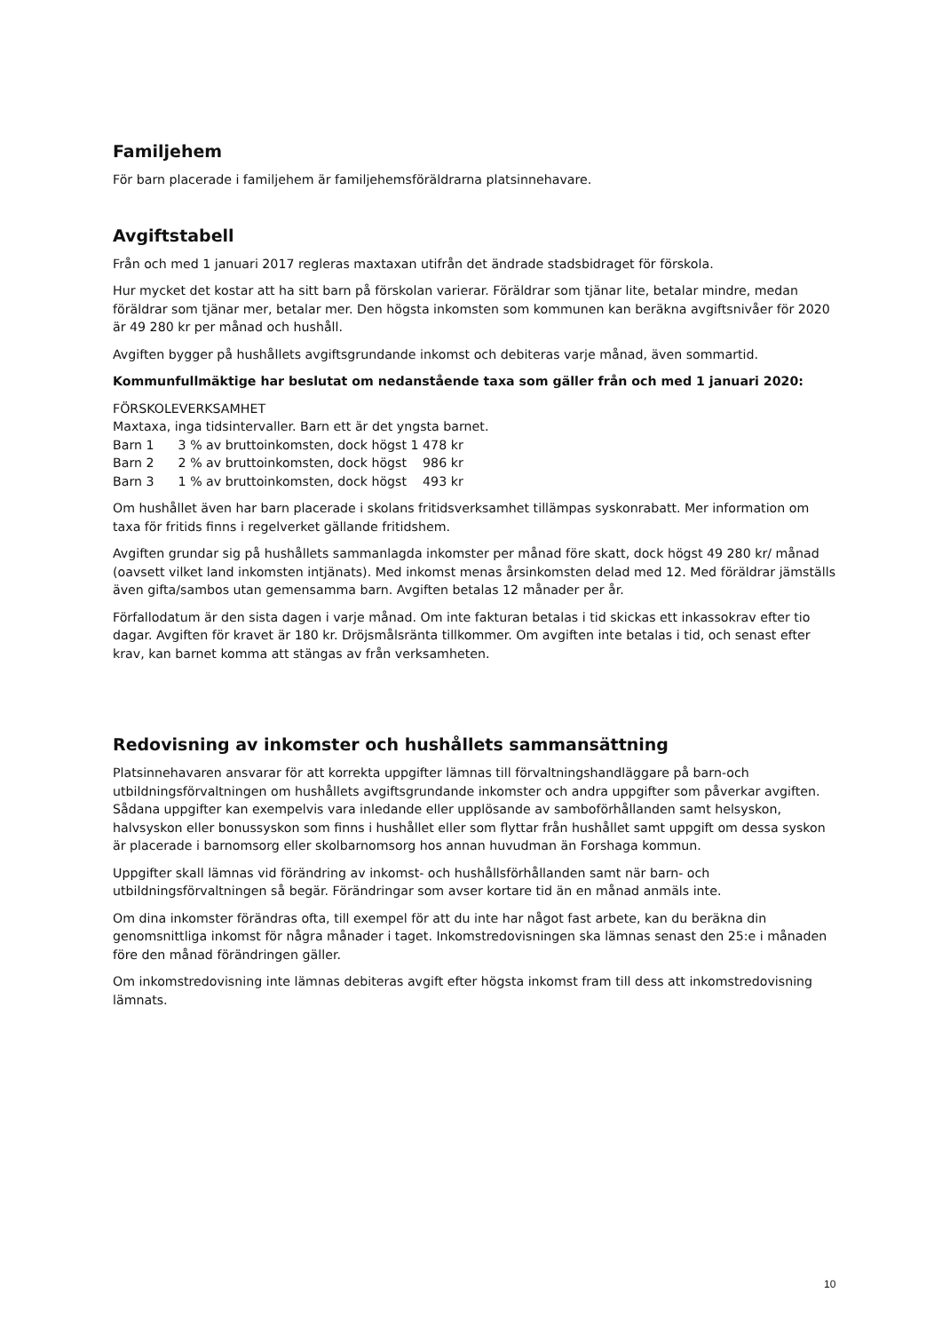Familjehem
För barn placerade i familjehem är familjehemsföräldrarna platsinnehavare.
Avgiftstabell
Från och med 1 januari 2017 regleras maxtaxan utifrån det ändrade stadsbidraget för förskola.
Hur mycket det kostar att ha sitt barn på förskolan varierar. Föräldrar som tjänar lite, betalar mindre, medan föräldrar som tjänar mer, betalar mer. Den högsta inkomsten som kommunen kan beräkna avgiftsnivåer för 2020 är 49 280 kr per månad och hushåll.
Avgiften bygger på hushållets avgiftsgrundande inkomst och debiteras varje månad, även sommartid.
Kommunfullmäktige har beslutat om nedanstående taxa som gäller från och med 1 januari 2020:
FÖRSKOLEVERKSAMHET
Maxtaxa, inga tidsintervaller. Barn ett är det yngsta barnet.
Barn 1 3 % av bruttoinkomsten, dock högst 1 478 kr
Barn 2 2 % av bruttoinkomsten, dock högst 986 kr
Barn 3 1 % av bruttoinkomsten, dock högst 493 kr
Om hushållet även har barn placerade i skolans fritidsverksamhet tillämpas syskonrabatt. Mer information om taxa för fritids finns i regelverket gällande fritidshem.
Avgiften grundar sig på hushållets sammanlagda inkomster per månad före skatt, dock högst 49 280 kr/ månad (oavsett vilket land inkomsten intjänats). Med inkomst menas årsinkomsten delad med 12. Med föräldrar jämställs även gifta/sambos utan gemensamma barn. Avgiften betalas 12 månader per år.
Förfallodatum är den sista dagen i varje månad. Om inte fakturan betalas i tid skickas ett inkassokrav efter tio dagar. Avgiften för kravet är 180 kr. Dröjsmålsränta tillkommer. Om avgiften inte betalas i tid, och senast efter krav, kan barnet komma att stängas av från verksamheten.
Redovisning av inkomster och hushållets sammansättning
Platsinnehavaren ansvarar för att korrekta uppgifter lämnas till förvaltningshandläggare på barn-och utbildningsförvaltningen om hushållets avgiftsgrundande inkomster och andra uppgifter som påverkar avgiften. Sådana uppgifter kan exempelvis vara inledande eller upplösande av samboförhållanden samt helsyskon, halvsyskon eller bonussyskon som finns i hushållet eller som flyttar från hushållet samt uppgift om dessa syskon är placerade i barnomsorg eller skolbarnomsorg hos annan huvudman än Forshaga kommun.
Uppgifter skall lämnas vid förändring av inkomst- och hushållsförhållanden samt när barn- och utbildningsförvaltningen så begär. Förändringar som avser kortare tid än en månad anmäls inte.
Om dina inkomster förändras ofta, till exempel för att du inte har något fast arbete, kan du beräkna din genomsnittliga inkomst för några månader i taget. Inkomstredovisningen ska lämnas senast den 25:e i månaden före den månad förändringen gäller.
Om inkomstredovisning inte lämnas debiteras avgift efter högsta inkomst fram till dess att inkomstredovisning lämnats.
10